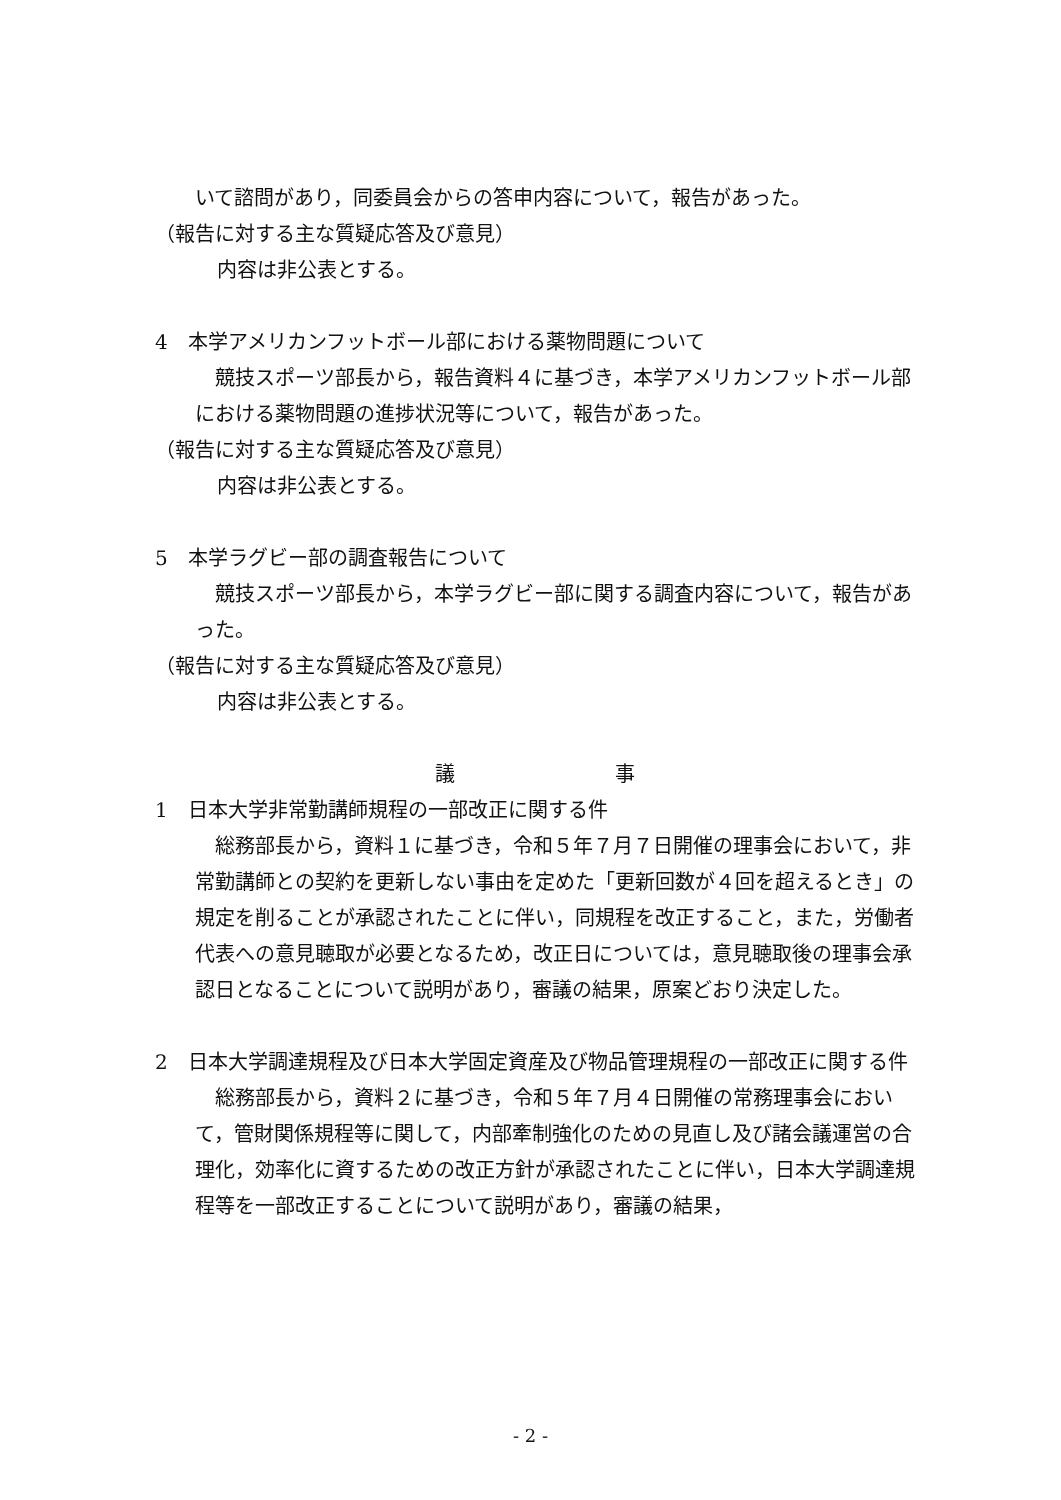いて諮問があり，同委員会からの答申内容について，報告があった。
（報告に対する主な質疑応答及び意見）
内容は非公表とする。
4　本学アメリカンフットボール部における薬物問題について
　競技スポーツ部長から，報告資料４に基づき，本学アメリカンフットボール部における薬物問題の進捗状況等について，報告があった。
（報告に対する主な質疑応答及び意見）
内容は非公表とする。
5　本学ラグビー部の調査報告について
　競技スポーツ部長から，本学ラグビー部に関する調査内容について，報告があった。
（報告に対する主な質疑応答及び意見）
内容は非公表とする。
議　　　　　　　　事
1　日本大学非常勤講師規程の一部改正に関する件
　総務部長から，資料１に基づき，令和５年７月７日開催の理事会において，非常勤講師との契約を更新しない事由を定めた「更新回数が４回を超えるとき」の規定を削ることが承認されたことに伴い，同規程を改正すること，また，労働者代表への意見聴取が必要となるため，改正日については，意見聴取後の理事会承認日となることについて説明があり，審議の結果，原案どおり決定した。
2　日本大学調達規程及び日本大学固定資産及び物品管理規程の一部改正に関する件
　総務部長から，資料２に基づき，令和５年７月４日開催の常務理事会において，管財関係規程等に関して，内部牽制強化のための見直し及び諸会議運営の合理化，効率化に資するための改正方針が承認されたことに伴い，日本大学調達規程等を一部改正することについて説明があり，審議の結果，
- 2 -